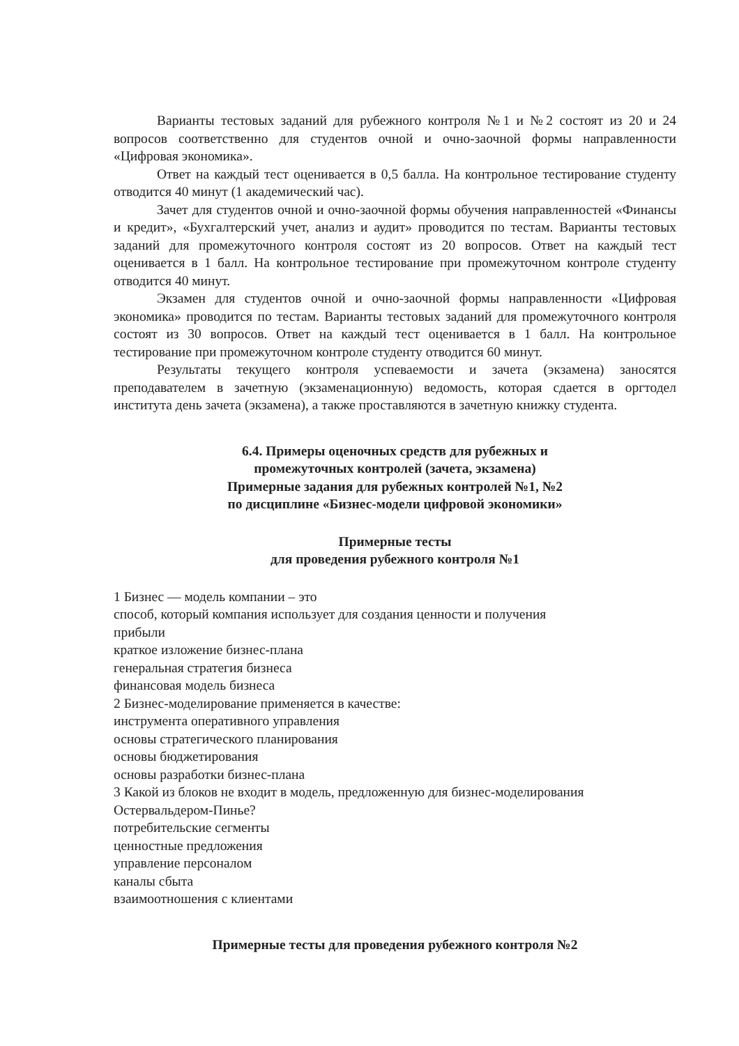Варианты тестовых заданий для рубежного контроля №1 и №2 состоят из 20 и 24 вопросов соответственно для студентов очной и очно-заочной формы направленности «Цифровая экономика».
Ответ на каждый тест оценивается в 0,5 балла. На контрольное тестирование студенту отводится 40 минут (1 академический час).
Зачет для студентов очной и очно-заочной формы обучения направленностей «Финансы и кредит», «Бухгалтерский учет, анализ и аудит» проводится по тестам. Варианты тестовых заданий для промежуточного контроля состоят из 20 вопросов. Ответ на каждый тест оценивается в 1 балл. На контрольное тестирование при промежуточном контроле студенту отводится 40 минут.
Экзамен для студентов очной и очно-заочной формы направленности «Цифровая экономика» проводится по тестам. Варианты тестовых заданий для промежуточного контроля состоят из 30 вопросов. Ответ на каждый тест оценивается в 1 балл. На контрольное тестирование при промежуточном контроле студенту отводится 60 минут.
Результаты текущего контроля успеваемости и зачета (экзамена) заносятся преподавателем в зачетную (экзаменационную) ведомость, которая сдается в оргтодел института день зачета (экзамена), а также проставляются в зачетную книжку студента.
6.4. Примеры оценочных средств для рубежных и
промежуточных контролей (зачета, экзамена)
Примерные задания для рубежных контролей №1, №2
по дисциплине «Бизнес-модели цифровой экономики»
Примерные тесты
для проведения рубежного контроля №1
1 Бизнес — модель компании – это
способ, который компания использует для создания ценности и получения
прибыли
краткое изложение бизнес-плана
генеральная стратегия бизнеса
финансовая модель бизнеса
2 Бизнес-моделирование применяется в качестве:
инструмента оперативного управления
основы стратегического планирования
основы бюджетирования
основы разработки бизнес-плана
3 Какой из блоков не входит в модель, предложенную для бизнес-моделирования
Остервальдером-Пинье?
потребительские сегменты
ценностные предложения
управление персоналом
каналы сбыта
взаимоотношения с клиентами
Примерные тесты для проведения рубежного контроля №2